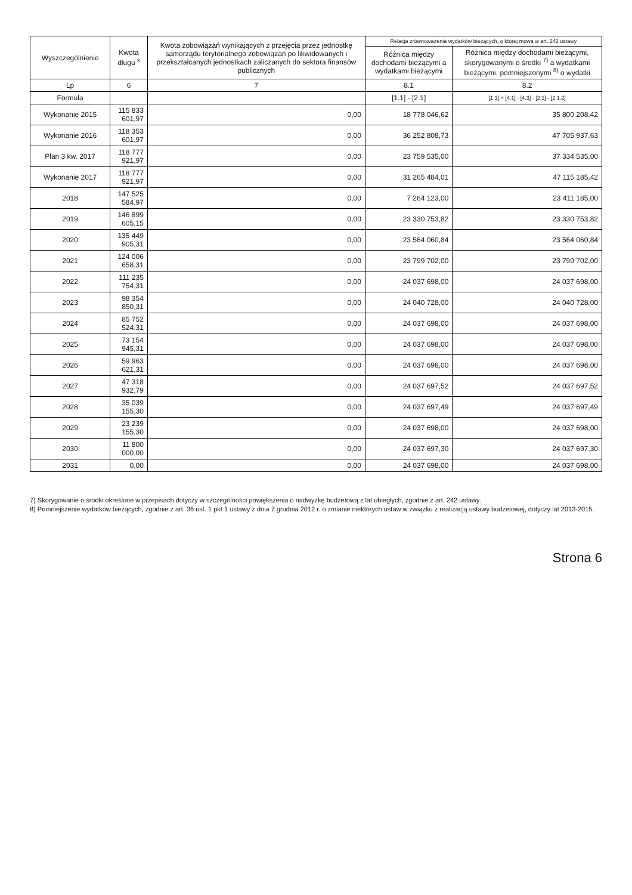| Wyszczególnienie | Kwota długu <sup>x</sup> | Kwota zobowiązań wynikających z przejęcia przez jednostkę samorządu terytorialnego zobowiązań po likwidowanych i przekształcanych jednostkach zaliczanych do sektora finansów publicznych | Relacja zrównoważenia wydatków bieżących, o której mowa w art. 242 ustawy | |
| --- | --- | --- | --- | --- |
| | | | Różnica między dochodami bieżącymi a wydatkami bieżącymi | Różnica między dochodami bieżącymi, skorygowanymi o środki <sup>7)</sup> a wydatkami bieżącymi, pomniejszonymi <sup>8)</sup> o wydatki |
| Lp | 6 | 7 | 8.1 | 8.2 |
| Formuła | | | [1.1] - [2.1] | [1.1] + [4.1] - [4.3] - [2.1] - [2.1.2] |
| Wykonanie 2015 | 115 833 601,97 | 0,00 | 18 778 046,62 | 35 800 208,42 |
| Wykonanie 2016 | 118 353 601,97 | 0,00 | 36 252 808,73 | 47 705 937,63 |
| Plan 3 kw. 2017 | 118 777 921,97 | 0,00 | 23 759 535,00 | 37 334 535,00 |
| Wykonanie 2017 | 118 777 921,97 | 0,00 | 31 265 484,01 | 47 115 185,42 |
| 2018 | 147 525 584,97 | 0,00 | 7 264 123,00 | 23 411 185,00 |
| 2019 | 146 899 605,15 | 0,00 | 23 330 753,82 | 23 330 753,82 |
| 2020 | 135 449 905,31 | 0,00 | 23 564 060,84 | 23 564 060,84 |
| 2021 | 124 006 658,31 | 0,00 | 23 799 702,00 | 23 799 702,00 |
| 2022 | 111 235 754,31 | 0,00 | 24 037 698,00 | 24 037 698,00 |
| 2023 | 98 354 850,31 | 0,00 | 24 040 728,00 | 24 040 728,00 |
| 2024 | 85 752 524,31 | 0,00 | 24 037 698,00 | 24 037 698,00 |
| 2025 | 73 154 945,31 | 0,00 | 24 037 698,00 | 24 037 698,00 |
| 2026 | 59 963 621,31 | 0,00 | 24 037 698,00 | 24 037 698,00 |
| 2027 | 47 318 932,79 | 0,00 | 24 037 697,52 | 24 037 697,52 |
| 2028 | 35 039 155,30 | 0,00 | 24 037 697,49 | 24 037 697,49 |
| 2029 | 23 239 155,30 | 0,00 | 24 037 698,00 | 24 037 698,00 |
| 2030 | 11 800 000,00 | 0,00 | 24 037 697,30 | 24 037 697,30 |
| 2031 | 0,00 | 0,00 | 24 037 698,00 | 24 037 698,00 |
7) Skorygowanie o środki określone w przepisach dotyczy w szczególności powiększenia o nadwyżkę budżetową z lat ubiegłych, zgodnie z art. 242 ustawy.
8) Pomniejszenie wydatków bieżących, zgodnie z art. 36 ust. 1 pkt 1 ustawy z dnia 7 grudnia 2012 r. o zmianie niektórych ustaw w związku z realizacją ustawy budżetowej, dotyczy lat 2013-2015.
Strona 6